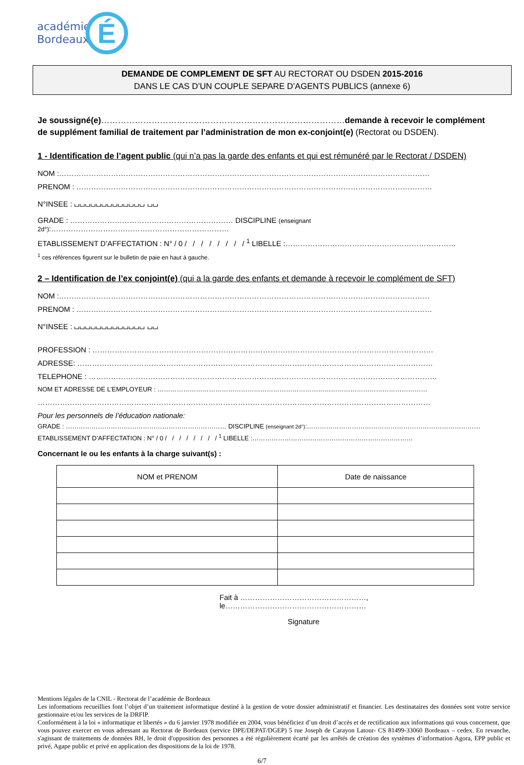académie
Bordeaux
É
DEMANDE DE COMPLEMENT DE SFT AU RECTORAT OU DSDEN 2015-2016
DANS LE CAS D’UN COUPLE SEPARE D’AGENTS PUBLICS (annexe 6)
Je soussigné(e)……………………………………………………………………………demande à recevoir le complément de supplément familial de traitement par l’administration de mon ex-conjoint(e) (Rectorat ou DSDEN).
1 - Identification de l’agent public (qui n’a pas la garde des enfants et qui est rémunéré par le Rectorat / DSDEN)
NOM :……………………………………………………………………………………………………………………………………
PRENOM : ………………………………………………………………………………………………………………………………
N°INSEE : ⌴⌴⌴⌴⌴⌴⌴⌴⌴⌴⌴⌴⌴ ⌴⌴
GRADE : ………………………………………………………… DISCIPLINE (enseignant 2d°):………………………………………………………………
ETABLISSEMENT D’AFFECTATION : N° / 0 / / / / / / / / <sup>1</sup> LIBELLE :……………………………………………………………
<sup>1</sup> ces références figurent sur le bulletin de paie en haut à gauche.
2 – Identification de l’ex conjoint(e) (qui a la garde des enfants et demande à recevoir le complément de SFT)
NOM :……………………………………………………………………………………………………………………………………
PRENOM : ………………………………………………………………………………………………………………………………
N°INSEE : ⌴⌴⌴⌴⌴⌴⌴⌴⌴⌴⌴⌴⌴ ⌴⌴
PROFESSION : …………………………………………………………………………………………………………………………
ADRESSE: ………………………………………………………………………………………………………………………………
TELEPHONE : ……………………………………………………………………………………………………………………………
NOM ET ADRESSE DE L’EMPLOYEUR : ………………………………………………………………………………………………………………
……………………………………………………………………………………………………………………………………………
Pour les personnels de l’éducation nationale:
GRADE : ………………………………………………………………… DISCIPLINE (enseignant 2d°):………………………………………………………………………
ETABLISSEMENT D’AFFECTATION : N° / 0 / / / / / / / / <sup>1</sup> LIBELLE :…………………………………………………………………
Concernant le ou les enfants à la charge suivant(s) :
| NOM et PRENOM | Date de naissance |
| --- | --- |
Fait à ……………………………………………, le…………………………………………………
Signature
Mentions légales de la CNIL - Rectorat de l’académie de Bordeaux
Les informations recueillies font l’objet d’un traitement informatique destiné à la gestion de votre dossier administratif et financier. Les destinataires des données sont votre service gestionnaire et/ou les services de la DRFIP.
Conformément à la loi « informatique et libertés » du 6 janvier 1978 modifiée en 2004, vous bénéficiez d’un droit d’accès et de rectification aux informations qui vous concernent, que vous pouvez exercer en vous adressant au Rectorat de Bordeaux (service DPE/DEPAT/DGEP) 5 rue Joseph de Carayon Latour- CS 81499-33060 Bordeaux – cedex. En revanche, s'agissant de traitements de données RH, le droit d'opposition des personnes a été régulièrement écarté par les arrêtés de création des systèmes d’information Agora, EPP public et privé, Agape public et privé en application des dispositions de la loi de 1978.
6/7